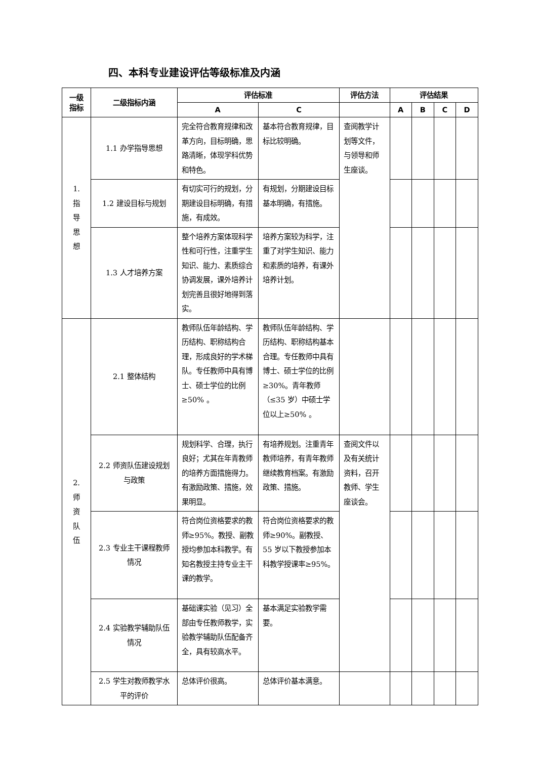四、本科专业建设评估等级标准及内涵
| 一级 指标 | 二级指标内涵 | 评估标准 | | 评估方法 | 评估结果 | | | |
| --- | --- | --- | --- | --- | --- | --- | --- | --- |
| | | A | C | | A | B | C | D |
| 1. 指 导 思 想 | 1.1 办学指导思想 | 完全符合教育规律和改革方向，目标明确，思路清晰，体现学科优势和特色。 | 基本符合教育规律，目标比较明确。 | 查阅教学计划等文件，与领导和师生座谈。 | | | | |
| | 1.2 建设目标与规划 | 有切实可行的规划，分期建设目标明确，有措施，有成效。 | 有规划，分期建设目标基本明确，有措施。 | | | | | |
| | 1.3 人才培养方案 | 整个培养方案体现科学性和可行性，注重学生知识、能力、素质综合协调发展，课外培养计划完善且很好地得到落实。 | 培养方案较为科学，注重了对学生知识、能力和素质的培养，有课外培养计划。 | | | | | |
| 2. 师 资 队 伍 | 2.1 整体结构 | 教师队伍年龄结构、学历结构、职称结构合理，形成良好的学术梯队。专任教师中具有博士、硕士学位的比例≥50% 。 | 教师队伍年龄结构、学历结构、职称结构基本合理。专任教师中具有博士、硕士学位的比例≥30%。青年教师（≤35 岁）中硕士学位以上≥50% 。 | | | | | |
| | 2.2 师资队伍建设规划与政策 | 规划科学、合理，执行良好；尤其在年青教师的培养方面措施得力。有激励政策、措施，效果明显。 | 有培养规划。注重青年教师培养，有青年教师继续教育档案。有激励政策、措施。 | 查阅文件以及有关统计资料，召开教师、学生座谈会。 | | | | |
| | 2.3 专业主干课程教师情况 | 符合岗位资格要求的教师≥95%。教授、副教授均参加本科教学。有知名教授主持专业主干课的教学。 | 符合岗位资格要求的教师≥90%。副教授、55 岁以下教授参加本科教学授课率≥95%。 | | | | | |
| | 2.4 实验教学辅助队伍情况 | 基础课实验（见习）全部由专任教师教学，实验教学辅助队伍配备齐全，具有较高水平。 | 基本满足实验教学需要。 | | | | | |
| | 2.5 学生对教师教学水平的评价 | 总体评价很高。 | 总体评价基本满意。 | | | | | |